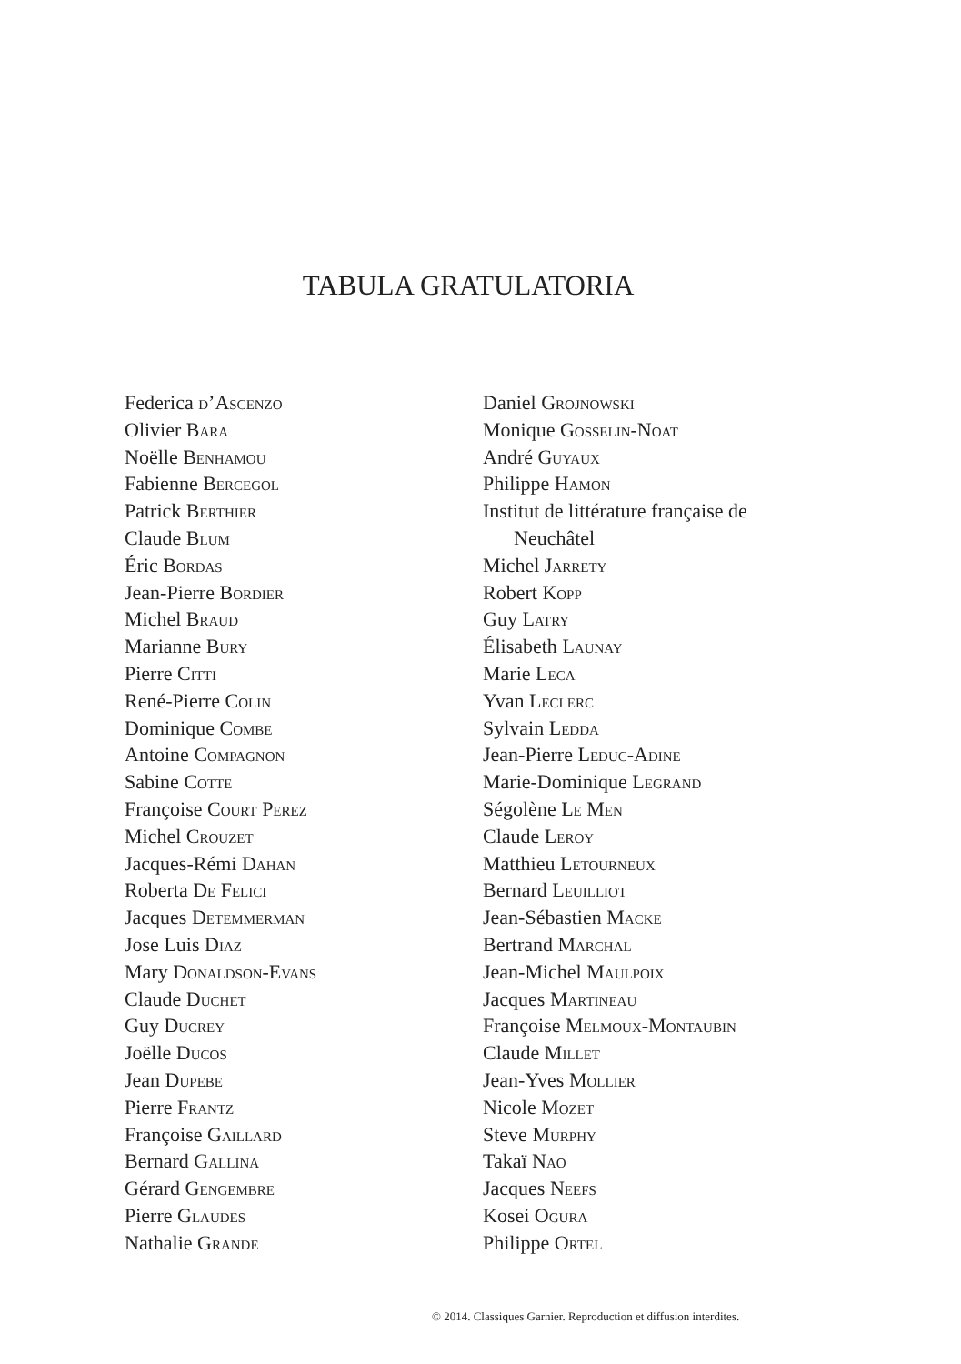TABULA GRATULATORIA
Federica d’Ascenzo
Olivier Bara
Noëlle Benhamou
Fabienne Bercegol
Patrick Berthier
Claude Blum
Éric Bordas
Jean-Pierre Bordier
Michel Braud
Marianne Bury
Pierre Citti
René-Pierre Colin
Dominique Combe
Antoine Compagnon
Sabine Cotte
Françoise Court Perez
Michel Crouzet
Jacques-Rémi Dahan
Roberta De Felici
Jacques Detemmerman
Jose Luis Diaz
Mary Donaldson-Evans
Claude Duchet
Guy Ducrey
Joëlle Ducos
Jean Dupebe
Pierre Frantz
Françoise Gaillard
Bernard Gallina
Gérard Gengembre
Pierre Glaudes
Nathalie Grande
Daniel Grojnowski
Monique Gosselin-Noat
André Guyaux
Philippe Hamon
Institut de littérature française de
Neuchâtel
Michel Jarrety
Robert Kopp
Guy Latry
Élisabeth Launay
Marie Leca
Yvan Leclerc
Sylvain Ledda
Jean-Pierre Leduc-Adine
Marie-Dominique Legrand
Ségolène Le Men
Claude Leroy
Matthieu Letourneux
Bernard Leuilliot
Jean-Sébastien Macke
Bertrand Marchal
Jean-Michel Maulpoix
Jacques Martineau
Françoise Melmoux-Montaubin
Claude Millet
Jean-Yves Mollier
Nicole Mozet
Steve Murphy
Takaï Nao
Jacques Neefs
Kosei Ogura
Philippe Ortel
© 2014. Classiques Garnier. Reproduction et diffusion interdites.